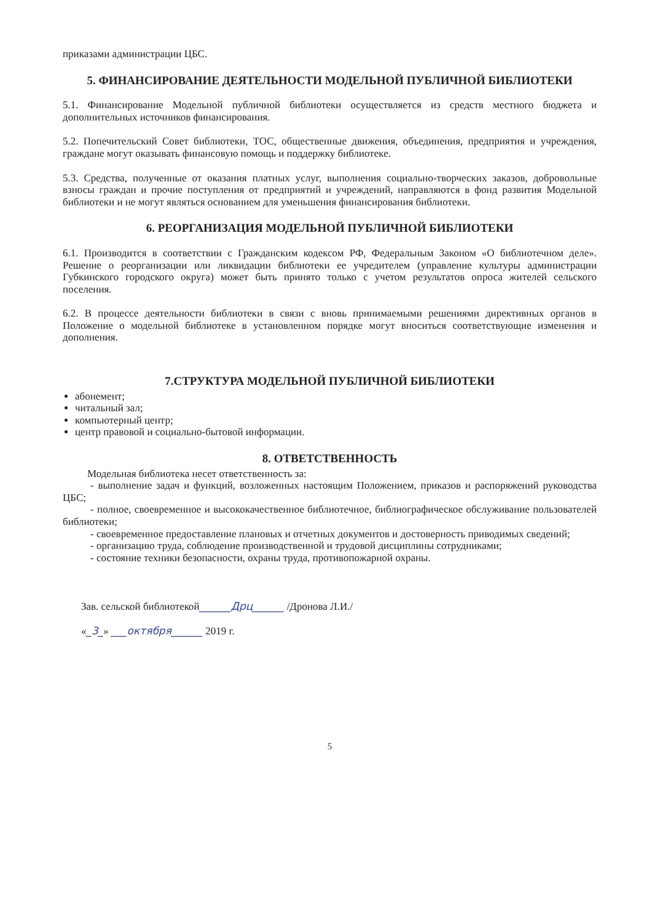приказами администрации ЦБС.
5. ФИНАНСИРОВАНИЕ ДЕЯТЕЛЬНОСТИ МОДЕЛЬНОЙ ПУБЛИЧНОЙ БИБЛИОТЕКИ
5.1. Финансирование Модельной публичной библиотеки осуществляется из средств местного бюджета и дополнительных источников финансирования.
5.2. Попечительский Совет библиотеки, ТОС, общественные движения, объединения, предприятия и учреждения, граждане могут оказывать финансовую помощь и поддержку библиотеке.
5.3. Средства, полученные от оказания платных услуг, выполнения социально-творческих заказов, добровольные взносы граждан и прочие поступления от предприятий и учреждений, направляются в фонд развития Модельной библиотеки и не могут являться основанием для уменьшения финансирования библиотеки.
6. РЕОРГАНИЗАЦИЯ МОДЕЛЬНОЙ ПУБЛИЧНОЙ БИБЛИОТЕКИ
6.1. Производится в соответствии с Гражданским кодексом РФ, Федеральным Законом «О библиотечном деле». Решение о реорганизации или ликвидации библиотеки ее учредителем (управление культуры администрации Губкинского городского округа) может быть принято только с учетом результатов опроса жителей сельского поселения.
6.2. В процессе деятельности библиотеки в связи с вновь принимаемыми решениями директивных органов в Положение о модельной библиотеке в установленном порядке могут вноситься соответствующие изменения и дополнения.
7.СТРУКТУРА МОДЕЛЬНОЙ ПУБЛИЧНОЙ БИБЛИОТЕКИ
абонемент;
читальный зал;
компьютерный центр;
центр правовой и социально-бытовой информации.
8. ОТВЕТСТВЕННОСТЬ
Модельная библиотека несет ответственность за:
- выполнение задач и функций, возложенных настоящим Положением, приказов и распоряжений руководства ЦБС;
- полное, своевременное и высококачественное библиотечное, библиографическое обслуживание пользователей библиотеки;
- своевременное предоставление плановых и отчетных документов и достоверность приводимых сведений;
- организацию труда, соблюдение производственной и трудовой дисциплины сотрудниками;
- состояние техники безопасности, охраны труда, противопожарной охраны.
Зав. сельской библиотекой______Дрц______ /Дронова Л.И./
«_3_» ___октября______ 2019 г.
5